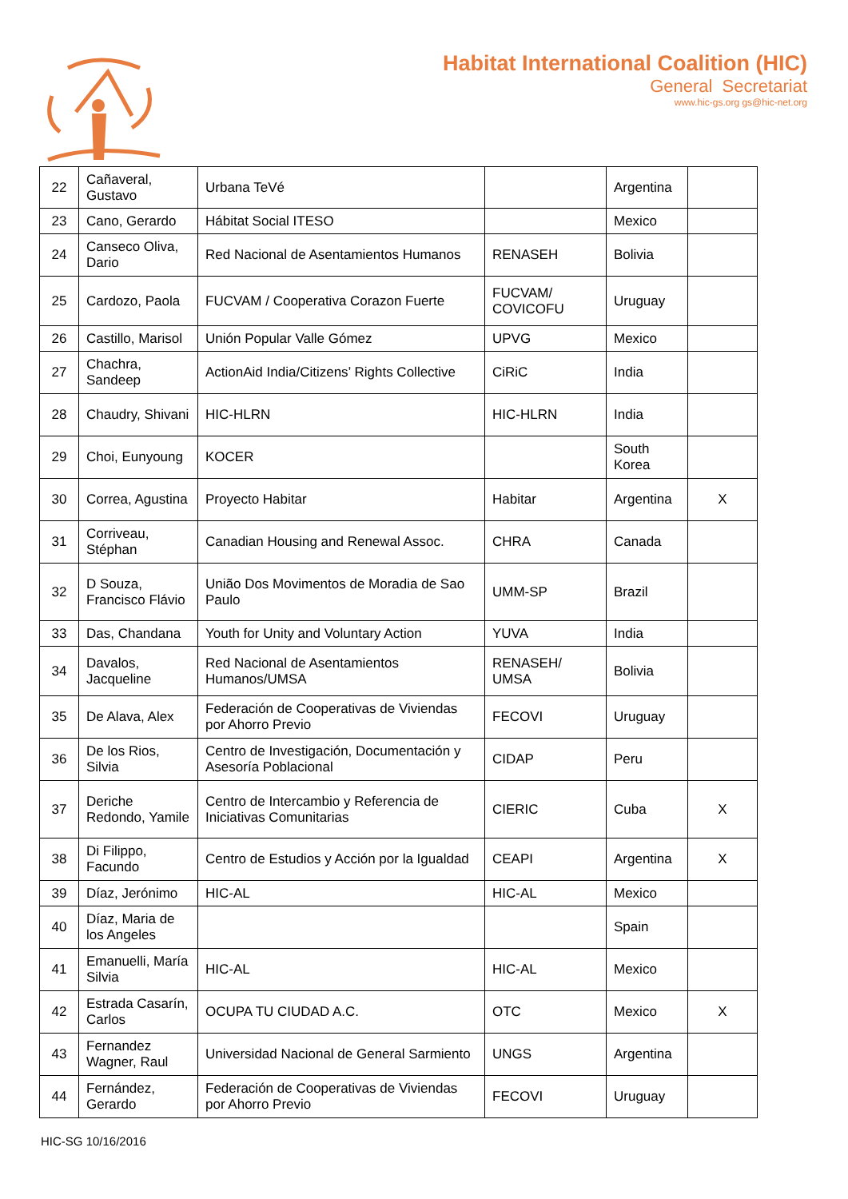Habitat International Coalition (HIC)
General Secretariat
www.hic-gs.org gs@hic-net.org
| 22 | Cañaveral, Gustavo | Urbana TeVé | | Argentina | |
| 23 | Cano, Gerardo | Hábitat Social ITESO | | Mexico | |
| 24 | Canseco Oliva, Dario | Red Nacional de Asentamientos Humanos | RENASEH | Bolivia | |
| 25 | Cardozo, Paola | FUCVAM / Cooperativa Corazon Fuerte | FUCVAM/ COVICOFU | Uruguay | |
| 26 | Castillo, Marisol | Unión Popular Valle Gómez | UPVG | Mexico | |
| 27 | Chachra, Sandeep | ActionAid India/Citizens’ Rights Collective | CiRiC | India | |
| 28 | Chaudry, Shivani | HIC-HLRN | HIC-HLRN | India | |
| 29 | Choi, Eunyoung | KOCER | | South Korea | |
| 30 | Correa, Agustina | Proyecto Habitar | Habitar | Argentina | X |
| 31 | Corriveau, Stéphan | Canadian Housing and Renewal Assoc. | CHRA | Canada | |
| 32 | D Souza, Francisco Flávio | União Dos Movimentos de Moradia de Sao Paulo | UMM-SP | Brazil | |
| 33 | Das, Chandana | Youth for Unity and Voluntary Action | YUVA | India | |
| 34 | Davalos, Jacqueline | Red Nacional de Asentamientos Humanos/UMSA | RENASEH/ UMSA | Bolivia | |
| 35 | De Alava, Alex | Federación de Cooperativas de Viviendas por Ahorro Previo | FECOVI | Uruguay | |
| 36 | De los Rios, Silvia | Centro de Investigación, Documentación y Asesoría Poblacional | CIDAP | Peru | |
| 37 | Deriche Redondo, Yamile | Centro de Intercambio y Referencia de Iniciativas Comunitarias | CIERIC | Cuba | X |
| 38 | Di Filippo, Facundo | Centro de Estudios y Acción por la Igualdad | CEAPI | Argentina | X |
| 39 | Díaz, Jerónimo | HIC-AL | HIC-AL | Mexico | |
| 40 | Díaz, Maria de los Angeles | | | Spain | |
| 41 | Emanuelli, María Silvia | HIC-AL | HIC-AL | Mexico | |
| 42 | Estrada Casarín, Carlos | OCUPA TU CIUDAD A.C. | OTC | Mexico | X |
| 43 | Fernandez Wagner, Raul | Universidad Nacional de General Sarmiento | UNGS | Argentina | |
| 44 | Fernández, Gerardo | Federación de Cooperativas de Viviendas por Ahorro Previo | FECOVI | Uruguay | |
HIC-SG 10/16/2016